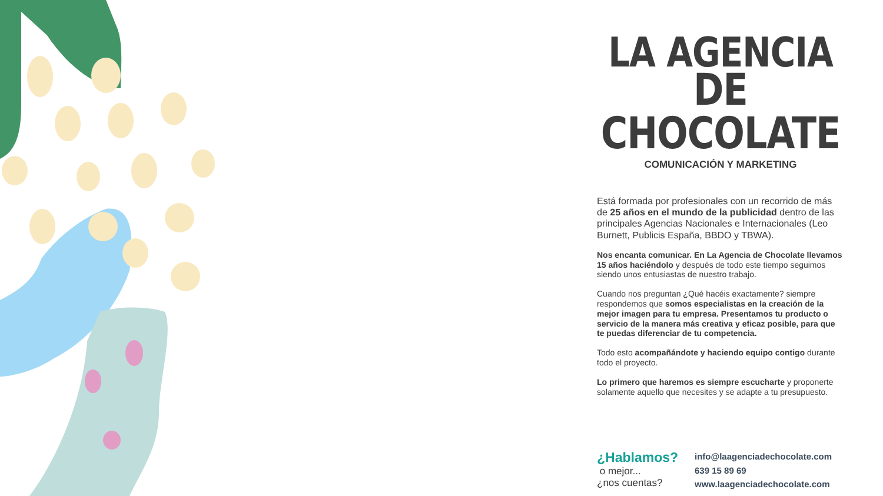LA AGENCIA
DE CHOCOLATE
COMUNICACIÓN Y MARKETING
Está formada por profesionales con un recorrido de más de 25 años en el mundo de la publicidad dentro de las principales Agencias Nacionales e Internacionales (Leo Burnett, Publicis España, BBDO y TBWA).
Nos encanta comunicar. En La Agencia de Chocolate llevamos 15 años haciéndolo y después de todo este tiempo seguimos siendo unos entusiastas de nuestro trabajo.
Cuando nos preguntan ¿Qué hacéis exactamente? siempre respondemos que somos especialistas en la creación de la mejor imagen para tu empresa. Presentamos tu producto o servicio de la manera más creativa y eficaz posible, para que te puedas diferenciar de tu competencia.
Todo esto acompañándote y haciendo equipo contigo durante todo el proyecto.
Lo primero que haremos es siempre escucharte y proponerte solamente aquello que necesites y se adapte a tu presupuesto.
¿Hablamos?
o mejor...
¿nos cuentas?
info@laagenciadechocolate.com
639 15 89 69
www.laagenciadechocolate.com